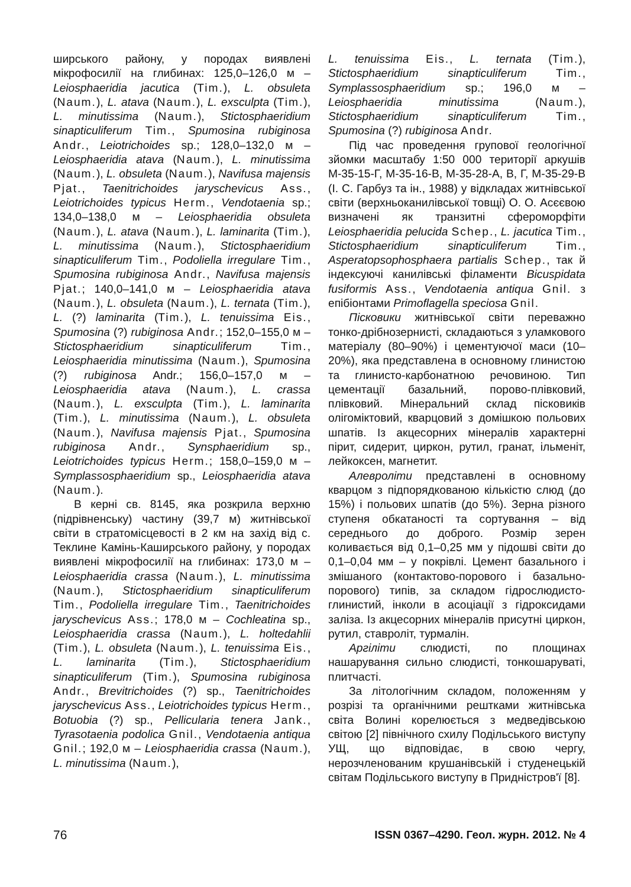ширського району, у породах виявлені мікрофосилії на глибинах: 125,0–126,0 м – Leiosphaeridia jacutica (Tim.), L. obsuleta (Naum.), L. atava (Naum.), L. exsculpta (Tim.), L. minutissima (Naum.), Stictosphaeridium sinapticuliferum Tim., Spumosina rubiginosa Andr., Leiotrichoides sp.; 128,0–132,0 м – Leiosphaeridia atava (Naum.), L. minutissima (Naum.), L. obsuleta (Naum.), Navifusa majensis Pjat., Taenitrichoides jaryschevicus Ass., Leiotrichoides typicus Herm., Vendotaenia sp.; 134,0–138,0 м – Leiosphaeridia obsuleta (Naum.), L. atava (Naum.), L. laminarita (Tim.), L. minutissima (Naum.), Stictosphaeridium sinapticuliferum Tim., Podoliella irregulare Tim., Spumosina rubiginosa Andr., Navifusa majensis Pjat.; 140,0–141,0 м – Leiosphaeridia atava (Naum.), L. obsuleta (Naum.), L. ternata (Tim.), L. (?) laminarita (Tim.), L. tenuissima Eis., Spumosina (?) rubiginosa Andr.; 152,0–155,0 м – Stictosphaeridium sinapticuliferum Tim., Leiosphaeridia minutissima (Naum.), Spumosina (?) rubiginosa Andr.; 156,0–157,0 м – Leiosphaeridia atava (Naum.), L. crassa (Naum.), L. exsculpta (Tim.), L. laminarita (Tim.), L. minutissima (Naum.), L. obsuleta (Naum.), Navifusa majensis Pjat., Spumosina rubiginosa Andr., Synsphaeridium sp., Leiotrichoides typicus Herm.; 158,0–159,0 м – Symplassosphaeridium sp., Leiosphaeridia atava (Naum.).
В керні св. 8145, яка розкрила верхню (підрівненську) частину (39,7 м) житнівської світи в стратомісцевості в 2 км на захід від с. Теклине Камінь-Каширського району, у породах виявлені мікрофосилії на глибинах: 173,0 м – Leiosphaeridia crassa (Naum.), L. minutissima (Naum.), Stictosphaeridium sinapticuliferum Tim., Podoliella irregulare Tim., Taenitrichoides jaryschevicus Ass.; 178,0 м – Cochleatina sp., Leiosphaeridia crassa (Naum.), L. holtedahlii (Tim.), L. obsuleta (Naum.), L. tenuissima Eis., L. laminarita (Tim.), Stictosphaeridium sinapticuliferum (Tim.), Spumosina rubiginosa Andr., Brevitrichoides (?) sp., Taenitrichoides jaryschevicus Ass., Leiotrichoides typicus Herm., Botuobia (?) sp., Pellicularia tenera Jank., Tyrasotaenia podolica Gnil., Vendotaenia antiqua Gnil.; 192,0 м – Leiosphaeridia crassa (Naum.), L. minutissima (Naum.),
L. tenuissima Eis., L. ternata (Tim.), Stictosphaeridium sinapticuliferum Tim., Symplassosphaeridium sp.; 196,0 м – Leiosphaeridia minutissima (Naum.), Stictosphaeridium sinapticuliferum Tim., Spumosina (?) rubiginosa Andr.
Під час проведення групової геологічної зйомки масштабу 1:50 000 території аркушів М-35-15-Г, М-35-16-В, М-35-28-А, В, Г, М-35-29-В (І. С. Гарбуз та ін., 1988) у відкладах житнівської світи (верхньоканилівської товщі) О. О. Асєєвою визначені як транзитні сфероморфіти Leiosphaeridia pelucida Schep., L. jacutica Tim., Stictosphaeridium sinapticuliferum Tim., Asperatopsophosphaera partialis Schep., так й індексуючі канилівські філаменти Bicuspidata fusiformis Ass., Vendotaenia antiqua Gnil. з епібіонтами Primoflagella speciosa Gnil.
Пісковики житнівської світи переважно тонко-дрібнозернисті, складаються з уламкового матеріалу (80–90%) і цементуючої маси (10–20%), яка представлена в основному глинистою та глинисто-карбонатною речовиною. Тип цементації базальний, порово-плівковий, плівковий. Мінеральний склад пісковиків олігоміктовий, кварцовий з домішкою польових шпатів. Із акцесорних мінералів характерні пірит, сидерит, циркон, рутил, гранат, ільменіт, лейкоксен, магнетит.
Алевроліти представлені в основному кварцом з підпорядкованою кількістю слюд (до 15%) і польових шпатів (до 5%). Зерна різного ступеня обкатаності та сортування – від середнього до доброго. Розмір зерен коливається від 0,1–0,25 мм у підошві світи до 0,1–0,04 мм – у покрівлі. Цемент базального і змішаного (контактово-порового і базально-порового) типів, за складом гідрослюдисто-глинистий, інколи в асоціації з гідроксидами заліза. Із акцесорних мінералів присутні циркон, рутил, ставроліт, турмалін.
Аргіліти слюдисті, по площинах нашарування сильно слюдисті, тонкошаруваті, плитчасті.
За літологічним складом, положенням у розрізі та органічними рештками житнівська світа Волині корелюється з медведівською світою [2] північного схилу Подільського виступу УЩ, що відповідає, в свою чергу, нерозчленованим крушанівській і студенецькій світам Подільського виступу в Придністров'ї [8].
76 ISSN 0367–4290. Геол. журн. 2012. № 4